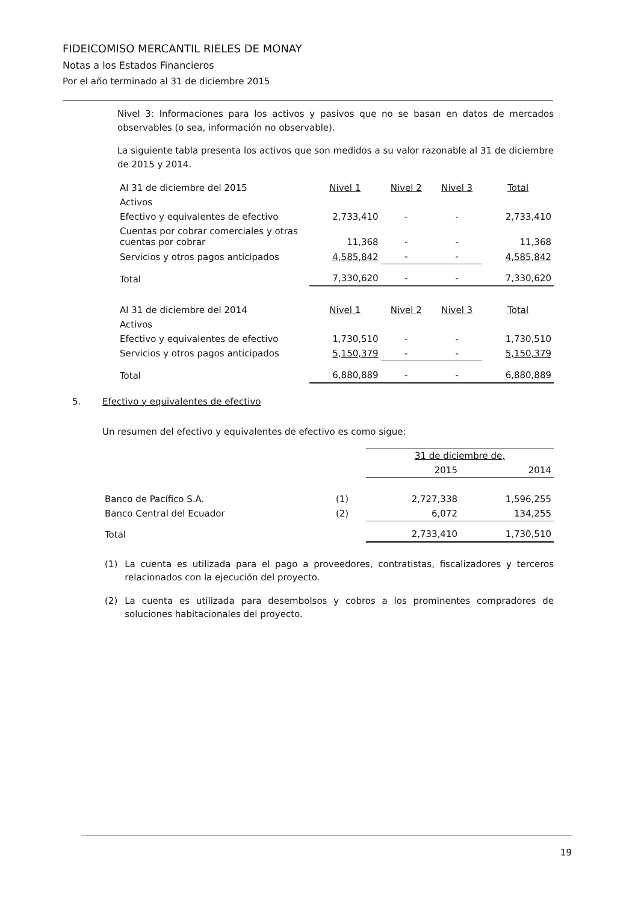FIDEICOMISO MERCANTIL RIELES DE MONAY
Notas a los Estados Financieros
Por el año terminado al 31 de diciembre 2015
Nivel 3: Informaciones para los activos y pasivos que no se basan en datos de mercados observables (o sea, información no observable).
La siguiente tabla presenta los activos que son medidos a su valor razonable al 31 de diciembre de 2015 y 2014.
| Al 31 de diciembre del 2015 | Nivel 1 | Nivel 2 | Nivel 3 | Total |
| --- | --- | --- | --- | --- |
| Activos | | | | |
| Efectivo y equivalentes de efectivo | 2,733,410 | - | - | 2,733,410 |
| Cuentas por cobrar comerciales y otras cuentas por cobrar | 11,368 | - | - | 11,368 |
| Servicios y otros pagos anticipados | 4,585,842 | - | - | 4,585,842 |
| Total | 7,330,620 | - | - | 7,330,620 |
| Al 31 de diciembre del 2014 | Nivel 1 | Nivel 2 | Nivel 3 | Total |
| Activos | | | | |
| Efectivo y equivalentes de efectivo | 1,730,510 | - | - | 1,730,510 |
| Servicios y otros pagos anticipados | 5,150,379 | - | - | 5,150,379 |
| Total | 6,880,889 | - | - | 6,880,889 |
5. Efectivo y equivalentes de efectivo
Un resumen del efectivo y equivalentes de efectivo es como sigue:
| | | 31 de diciembre de, | |
| | | 2015 | 2014 |
| Banco de Pacífico S.A. | (1) | 2,727,338 | 1,596,255 |
| Banco Central del Ecuador | (2) | 6,072 | 134,255 |
| Total | | 2,733,410 | 1,730,510 |
(1) La cuenta es utilizada para el pago a proveedores, contratistas, fiscalizadores y terceros relacionados con la ejecución del proyecto.
(2) La cuenta es utilizada para desembolsos y cobros a los prominentes compradores de soluciones habitacionales del proyecto.
19